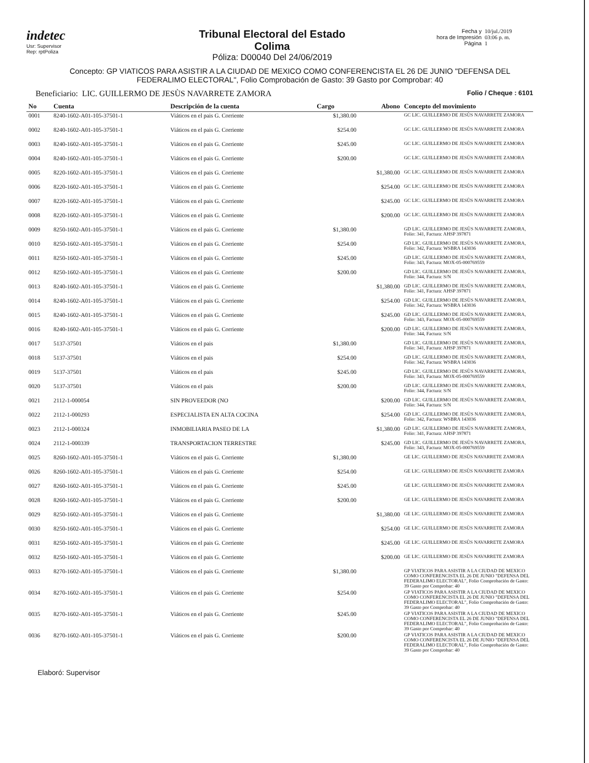indetec
Usr: Supervisor
Rep: rptPoliza
Tribunal Electoral del Estado
Colima
Póliza: D00040 Del 24/06/2019
Fecha y
hora de Impresión
Página
10/jul./2019
03:06 p. m.
1
Concepto: GP VIATICOS PARA ASISTIR A LA CIUDAD DE MEXICO COMO CONFERENCISTA EL 26 DE JUNIO "DEFENSA DEL FEDERALIMO ELECTORAL", Folio Comprobación de Gasto: 39 Gasto por Comprobar: 40
Beneficiario: LIC. GUILLERMO DE JESÙS NAVARRETE ZAMORA
Folio / Cheque : 6101
| No | Cuenta | Descripción de la cuenta | Cargo | Abono | Concepto del movimiento |
| --- | --- | --- | --- | --- | --- |
| 0001 | 8240-1602-A01-105-37501-1 | Viáticos en el pais G. Corriente | $1,380.00 | | GC LIC. GUILLERMO DE JESÙS NAVARRETE ZAMORA |
| 0002 | 8240-1602-A01-105-37501-1 | Viáticos en el pais G. Corriente | $254.00 | | GC LIC. GUILLERMO DE JESÙS NAVARRETE ZAMORA |
| 0003 | 8240-1602-A01-105-37501-1 | Viáticos en el pais G. Corriente | $245.00 | | GC LIC. GUILLERMO DE JESÙS NAVARRETE ZAMORA |
| 0004 | 8240-1602-A01-105-37501-1 | Viáticos en el pais G. Corriente | $200.00 | | GC LIC. GUILLERMO DE JESÙS NAVARRETE ZAMORA |
| 0005 | 8220-1602-A01-105-37501-1 | Viáticos en el pais G. Corriente | | $1,380.00 | GC LIC. GUILLERMO DE JESÙS NAVARRETE ZAMORA |
| 0006 | 8220-1602-A01-105-37501-1 | Viáticos en el pais G. Corriente | | $254.00 | GC LIC. GUILLERMO DE JESÙS NAVARRETE ZAMORA |
| 0007 | 8220-1602-A01-105-37501-1 | Viáticos en el pais G. Corriente | | $245.00 | GC LIC. GUILLERMO DE JESÙS NAVARRETE ZAMORA |
| 0008 | 8220-1602-A01-105-37501-1 | Viáticos en el pais G. Corriente | | $200.00 | GC LIC. GUILLERMO DE JESÙS NAVARRETE ZAMORA |
| 0009 | 8250-1602-A01-105-37501-1 | Viáticos en el pais G. Corriente | $1,380.00 | | GD LIC. GUILLERMO DE JESÙS NAVARRETE ZAMORA, Folio: 341, Factura: AHSP 397871 |
| 0010 | 8250-1602-A01-105-37501-1 | Viáticos en el pais G. Corriente | $254.00 | | GD LIC. GUILLERMO DE JESÙS NAVARRETE ZAMORA, Folio: 342, Factura: WSBRA 143036 |
| 0011 | 8250-1602-A01-105-37501-1 | Viáticos en el pais G. Corriente | $245.00 | | GD LIC. GUILLERMO DE JESÙS NAVARRETE ZAMORA, Folio: 343, Factura: MOX-05-000769559 |
| 0012 | 8250-1602-A01-105-37501-1 | Viáticos en el pais G. Corriente | $200.00 | | GD LIC. GUILLERMO DE JESÙS NAVARRETE ZAMORA, Folio: 344, Factura: S/N |
| 0013 | 8240-1602-A01-105-37501-1 | Viáticos en el pais G. Corriente | | $1,380.00 | GD LIC. GUILLERMO DE JESÙS NAVARRETE ZAMORA, Folio: 341, Factura: AHSP 397871 |
| 0014 | 8240-1602-A01-105-37501-1 | Viáticos en el pais G. Corriente | | $254.00 | GD LIC. GUILLERMO DE JESÙS NAVARRETE ZAMORA, Folio: 342, Factura: WSBRA 143036 |
| 0015 | 8240-1602-A01-105-37501-1 | Viáticos en el pais G. Corriente | | $245.00 | GD LIC. GUILLERMO DE JESÙS NAVARRETE ZAMORA, Folio: 343, Factura: MOX-05-000769559 |
| 0016 | 8240-1602-A01-105-37501-1 | Viáticos en el pais G. Corriente | | $200.00 | GD LIC. GUILLERMO DE JESÙS NAVARRETE ZAMORA, Folio: 344, Factura: S/N |
| 0017 | 5137-37501 | Viáticos en el pais | $1,380.00 | | GD LIC. GUILLERMO DE JESÙS NAVARRETE ZAMORA, Folio: 341, Factura: AHSP 397871 |
| 0018 | 5137-37501 | Viáticos en el pais | $254.00 | | GD LIC. GUILLERMO DE JESÙS NAVARRETE ZAMORA, Folio: 342, Factura: WSBRA 143036 |
| 0019 | 5137-37501 | Viáticos en el pais | $245.00 | | GD LIC. GUILLERMO DE JESÙS NAVARRETE ZAMORA, Folio: 343, Factura: MOX-05-000769559 |
| 0020 | 5137-37501 | Viáticos en el pais | $200.00 | | GD LIC. GUILLERMO DE JESÙS NAVARRETE ZAMORA, Folio: 344, Factura: S/N |
| 0021 | 2112-1-000054 | SIN PROVEEDOR (NO | | $200.00 | GD LIC. GUILLERMO DE JESÙS NAVARRETE ZAMORA, Folio: 344, Factura: S/N |
| 0022 | 2112-1-000293 | ESPECIALISTA EN ALTA COCINA | | $254.00 | GD LIC. GUILLERMO DE JESÙS NAVARRETE ZAMORA, Folio: 342, Factura: WSBRA 143036 |
| 0023 | 2112-1-000324 | INMOBILIARIA PASEO DE LA | | $1,380.00 | GD LIC. GUILLERMO DE JESÙS NAVARRETE ZAMORA, Folio: 341, Factura: AHSP 397871 |
| 0024 | 2112-1-000339 | TRANSPORTACION TERRESTRE | | $245.00 | GD LIC. GUILLERMO DE JESÙS NAVARRETE ZAMORA, Folio: 343, Factura: MOX-05-000769559 |
| 0025 | 8260-1602-A01-105-37501-1 | Viáticos en el pais G. Corriente | $1,380.00 | | GE LIC. GUILLERMO DE JESÙS NAVARRETE ZAMORA |
| 0026 | 8260-1602-A01-105-37501-1 | Viáticos en el pais G. Corriente | $254.00 | | GE LIC. GUILLERMO DE JESÙS NAVARRETE ZAMORA |
| 0027 | 8260-1602-A01-105-37501-1 | Viáticos en el pais G. Corriente | $245.00 | | GE LIC. GUILLERMO DE JESÙS NAVARRETE ZAMORA |
| 0028 | 8260-1602-A01-105-37501-1 | Viáticos en el pais G. Corriente | $200.00 | | GE LIC. GUILLERMO DE JESÙS NAVARRETE ZAMORA |
| 0029 | 8250-1602-A01-105-37501-1 | Viáticos en el pais G. Corriente | | $1,380.00 | GE LIC. GUILLERMO DE JESÙS NAVARRETE ZAMORA |
| 0030 | 8250-1602-A01-105-37501-1 | Viáticos en el pais G. Corriente | | $254.00 | GE LIC. GUILLERMO DE JESÙS NAVARRETE ZAMORA |
| 0031 | 8250-1602-A01-105-37501-1 | Viáticos en el pais G. Corriente | | $245.00 | GE LIC. GUILLERMO DE JESÙS NAVARRETE ZAMORA |
| 0032 | 8250-1602-A01-105-37501-1 | Viáticos en el pais G. Corriente | | $200.00 | GE LIC. GUILLERMO DE JESÙS NAVARRETE ZAMORA |
| 0033 | 8270-1602-A01-105-37501-1 | Viáticos en el pais G. Corriente | $1,380.00 | | GP VIATICOS PARA ASISTIR A LA CIUDAD DE MEXICO COMO CONFERENCISTA EL 26 DE JUNIO "DEFENSA DEL FEDERALIMO ELECTORAL", Folio Comprobación de Gasto: 39 Gasto por Comprobar: 40 |
| 0034 | 8270-1602-A01-105-37501-1 | Viáticos en el pais G. Corriente | $254.00 | | GP VIATICOS PARA ASISTIR A LA CIUDAD DE MEXICO COMO CONFERENCISTA EL 26 DE JUNIO "DEFENSA DEL FEDERALIMO ELECTORAL", Folio Comprobación de Gasto: 39 Gasto por Comprobar: 40 |
| 0035 | 8270-1602-A01-105-37501-1 | Viáticos en el pais G. Corriente | $245.00 | | GP VIATICOS PARA ASISTIR A LA CIUDAD DE MEXICO COMO CONFERENCISTA EL 26 DE JUNIO "DEFENSA DEL FEDERALIMO ELECTORAL", Folio Comprobación de Gasto: 39 Gasto por Comprobar: 40 |
| 0036 | 8270-1602-A01-105-37501-1 | Viáticos en el pais G. Corriente | $200.00 | | GP VIATICOS PARA ASISTIR A LA CIUDAD DE MEXICO COMO CONFERENCISTA EL 26 DE JUNIO "DEFENSA DEL FEDERALIMO ELECTORAL", Folio Comprobación de Gasto: 39 Gasto por Comprobar: 40 |
Elaboró: Supervisor